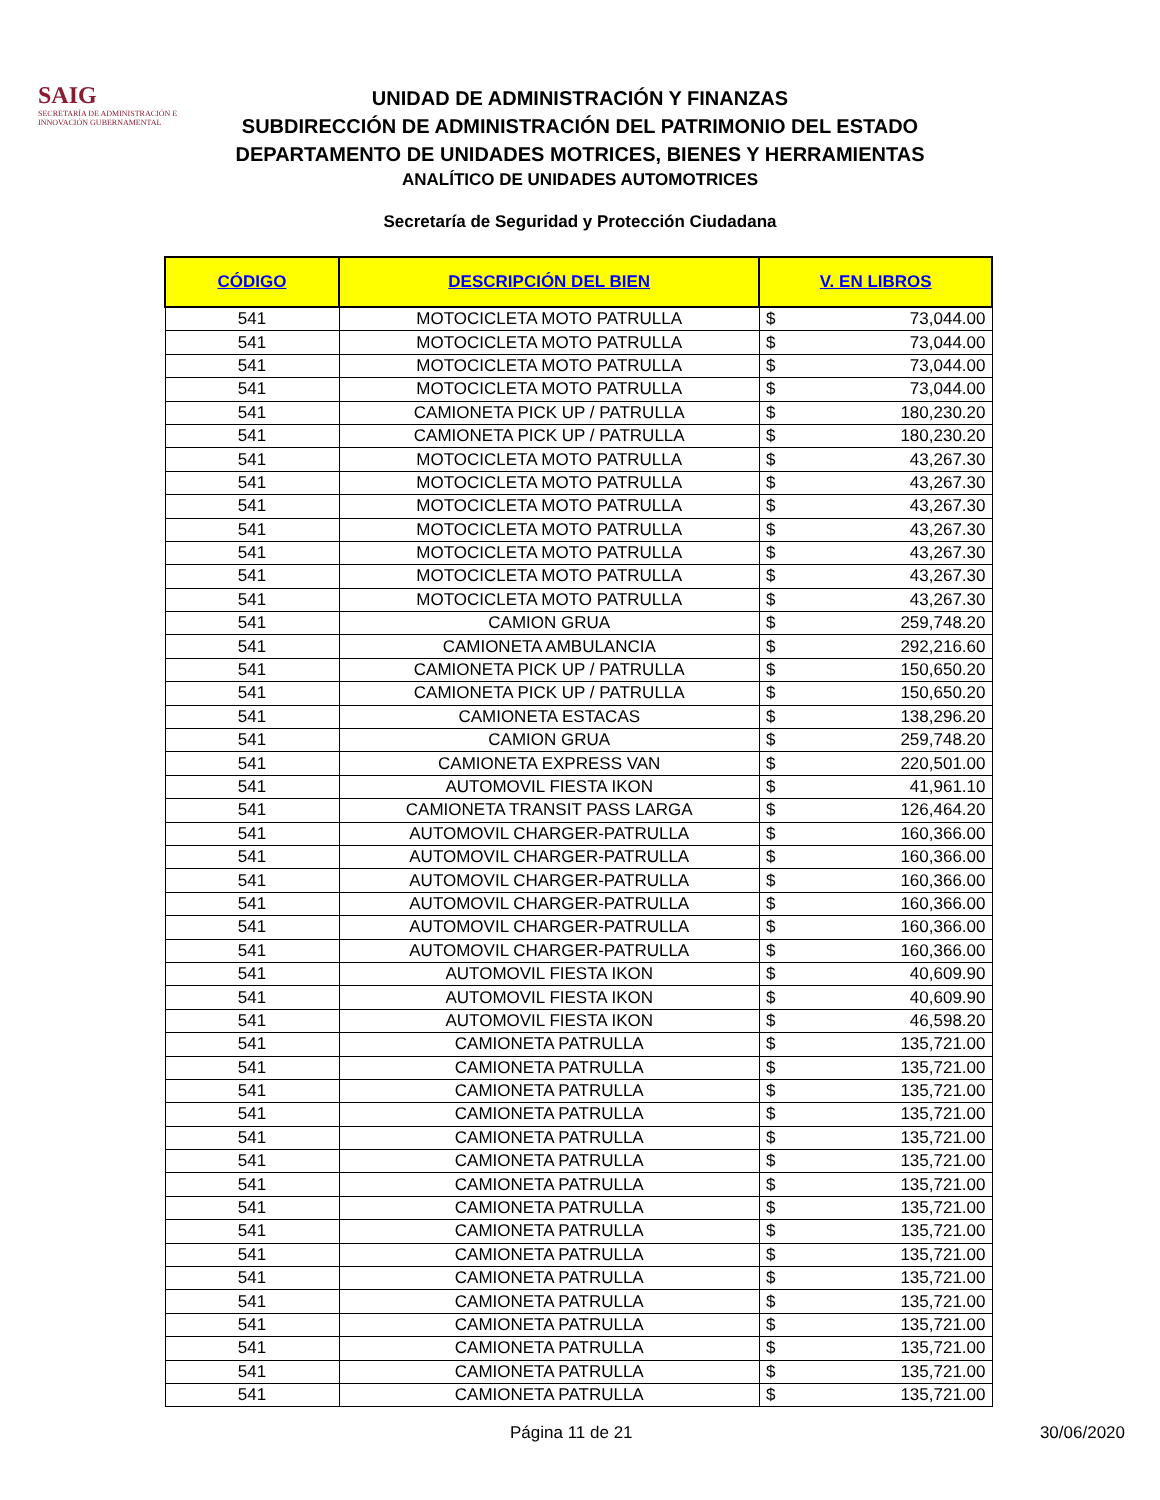SAIG
SECRETARÍA DE ADMINISTRACIÓN E INNOVACIÓN GUBERNAMENTAL
UNIDAD DE ADMINISTRACIÓN Y FINANZAS
SUBDIRECCIÓN DE ADMINISTRACIÓN DEL PATRIMONIO DEL ESTADO
DEPARTAMENTO DE UNIDADES MOTRICES, BIENES Y HERRAMIENTAS
ANALÍTICO DE UNIDADES AUTOMOTRICES
Secretaría de Seguridad y Protección Ciudadana
| CÓDIGO | DESCRIPCIÓN DEL BIEN | V. EN LIBROS | |
| --- | --- | --- | --- |
| 541 | MOTOCICLETA MOTO PATRULLA | $ | 73,044.00 |
| 541 | MOTOCICLETA MOTO PATRULLA | $ | 73,044.00 |
| 541 | MOTOCICLETA MOTO PATRULLA | $ | 73,044.00 |
| 541 | MOTOCICLETA MOTO PATRULLA | $ | 73,044.00 |
| 541 | CAMIONETA PICK UP / PATRULLA | $ | 180,230.20 |
| 541 | CAMIONETA PICK UP / PATRULLA | $ | 180,230.20 |
| 541 | MOTOCICLETA MOTO PATRULLA | $ | 43,267.30 |
| 541 | MOTOCICLETA MOTO PATRULLA | $ | 43,267.30 |
| 541 | MOTOCICLETA MOTO PATRULLA | $ | 43,267.30 |
| 541 | MOTOCICLETA MOTO PATRULLA | $ | 43,267.30 |
| 541 | MOTOCICLETA MOTO PATRULLA | $ | 43,267.30 |
| 541 | MOTOCICLETA MOTO PATRULLA | $ | 43,267.30 |
| 541 | MOTOCICLETA MOTO PATRULLA | $ | 43,267.30 |
| 541 | CAMION GRUA | $ | 259,748.20 |
| 541 | CAMIONETA AMBULANCIA | $ | 292,216.60 |
| 541 | CAMIONETA PICK UP / PATRULLA | $ | 150,650.20 |
| 541 | CAMIONETA PICK UP / PATRULLA | $ | 150,650.20 |
| 541 | CAMIONETA ESTACAS | $ | 138,296.20 |
| 541 | CAMION GRUA | $ | 259,748.20 |
| 541 | CAMIONETA EXPRESS VAN | $ | 220,501.00 |
| 541 | AUTOMOVIL FIESTA IKON | $ | 41,961.10 |
| 541 | CAMIONETA TRANSIT PASS LARGA | $ | 126,464.20 |
| 541 | AUTOMOVIL CHARGER-PATRULLA | $ | 160,366.00 |
| 541 | AUTOMOVIL CHARGER-PATRULLA | $ | 160,366.00 |
| 541 | AUTOMOVIL CHARGER-PATRULLA | $ | 160,366.00 |
| 541 | AUTOMOVIL CHARGER-PATRULLA | $ | 160,366.00 |
| 541 | AUTOMOVIL CHARGER-PATRULLA | $ | 160,366.00 |
| 541 | AUTOMOVIL CHARGER-PATRULLA | $ | 160,366.00 |
| 541 | AUTOMOVIL FIESTA IKON | $ | 40,609.90 |
| 541 | AUTOMOVIL FIESTA IKON | $ | 40,609.90 |
| 541 | AUTOMOVIL FIESTA IKON | $ | 46,598.20 |
| 541 | CAMIONETA PATRULLA | $ | 135,721.00 |
| 541 | CAMIONETA PATRULLA | $ | 135,721.00 |
| 541 | CAMIONETA PATRULLA | $ | 135,721.00 |
| 541 | CAMIONETA PATRULLA | $ | 135,721.00 |
| 541 | CAMIONETA PATRULLA | $ | 135,721.00 |
| 541 | CAMIONETA PATRULLA | $ | 135,721.00 |
| 541 | CAMIONETA PATRULLA | $ | 135,721.00 |
| 541 | CAMIONETA PATRULLA | $ | 135,721.00 |
| 541 | CAMIONETA PATRULLA | $ | 135,721.00 |
| 541 | CAMIONETA PATRULLA | $ | 135,721.00 |
| 541 | CAMIONETA PATRULLA | $ | 135,721.00 |
| 541 | CAMIONETA PATRULLA | $ | 135,721.00 |
| 541 | CAMIONETA PATRULLA | $ | 135,721.00 |
| 541 | CAMIONETA PATRULLA | $ | 135,721.00 |
| 541 | CAMIONETA PATRULLA | $ | 135,721.00 |
| 541 | CAMIONETA PATRULLA | $ | 135,721.00 |
Página 11 de 21 30/06/2020